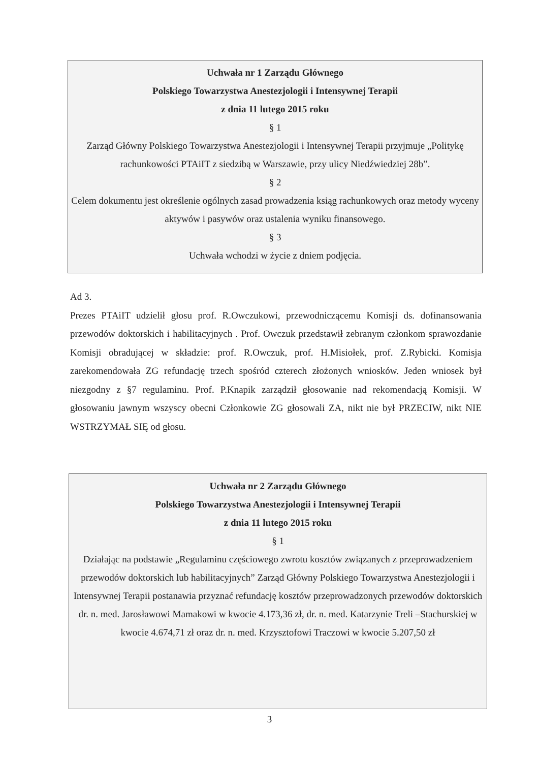Uchwała nr 1 Zarządu Głównego
Polskiego Towarzystwa Anestezjologii i Intensywnej Terapii
z dnia 11 lutego 2015 roku
§ 1
Zarząd Główny Polskiego Towarzystwa Anestezjologii i Intensywnej Terapii przyjmuje „Politykę rachunkowości PTAiIT z siedzibą w Warszawie, przy ulicy Niedźwiedziej 28b”.
§ 2
Celem dokumentu jest określenie ogólnych zasad prowadzenia ksiąg rachunkowych oraz metody wyceny aktywów i pasywów oraz ustalenia wyniku finansowego.
§ 3
Uchwała wchodzi w życie z dniem podjęcia.
Ad 3.
Prezes PTAiIT udzielił głosu prof. R.Owczukowi, przewodniczącemu Komisji ds. dofinansowania przewodów doktorskich i habilitacyjnych . Prof. Owczuk przedstawił zebranym członkom sprawozdanie Komisji obradującej w składzie: prof. R.Owczuk, prof. H.Misiołek, prof. Z.Rybicki. Komisja zarekomendowała ZG refundację trzech spośród czterech złożonych wniosków. Jeden wniosek był niezgodny z §7 regulaminu. Prof. P.Knapik zarządził głosowanie nad rekomendacją Komisji. W głosowaniu jawnym wszyscy obecni Członkowie ZG głosowali ZA, nikt nie był PRZECIW, nikt NIE WSTRZYMAŁ SIĘ od głosu.
Uchwała nr 2 Zarządu Głównego
Polskiego Towarzystwa Anestezjologii i Intensywnej Terapii
z dnia 11 lutego 2015 roku
§ 1
Działając na podstawie „Regulaminu częściowego zwrotu kosztów związanych z przeprowadzeniem przewodów doktorskich lub habilitacyjnych” Zarząd Główny Polskiego Towarzystwa Anestezjologii i Intensywnej Terapii postanawia przyznać refundację kosztów przeprowadzonych przewodów doktorskich dr. n. med. Jarosławowi Mamakowi w kwocie 4.173,36 zł, dr. n. med. Katarzynie Treli –Stachurskiej w kwocie 4.674,71 zł oraz dr. n. med. Krzysztofowi Traczowi w kwocie 5.207,50 zł
3